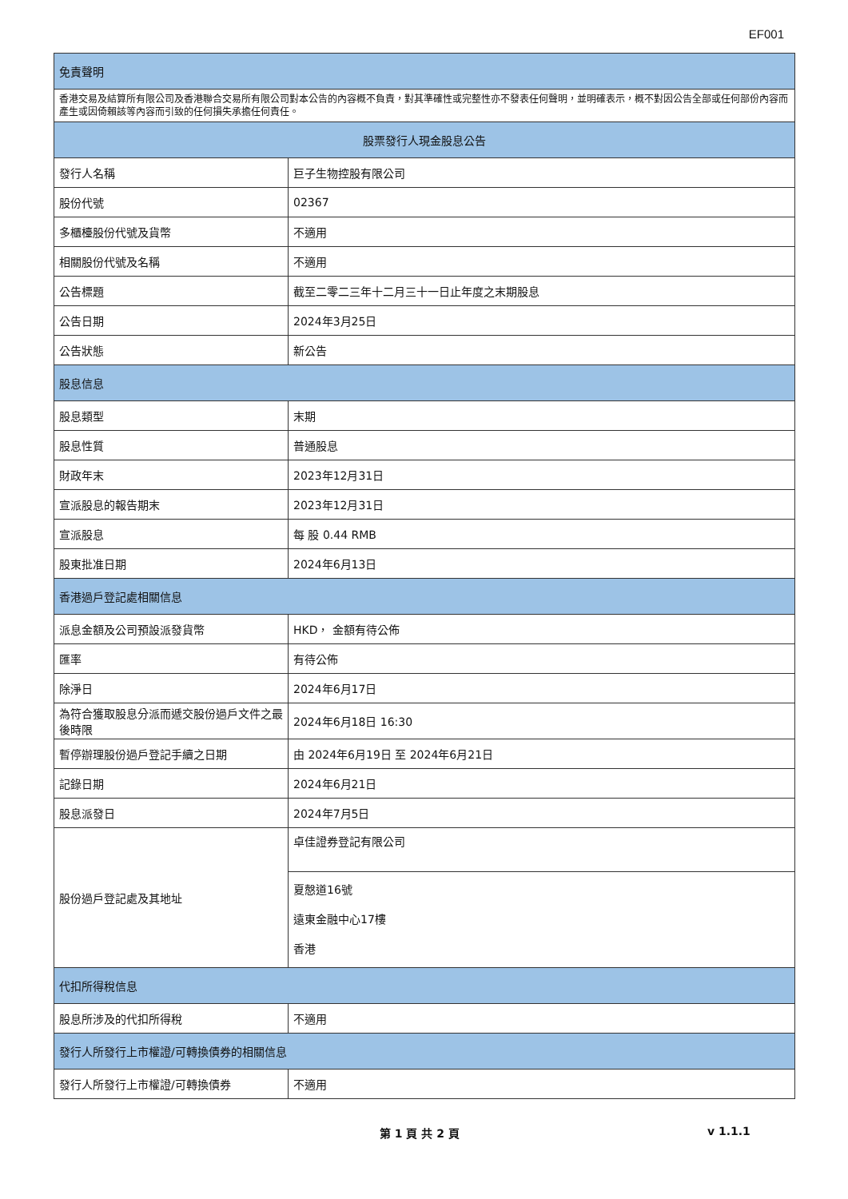EF001
| 免責聲明 | |
| 香港交易及結算所有限公司及香港聯合交易所有限公司對本公告的內容概不負責，對其準確性或完整性亦不發表任何聲明，並明確表示，概不對因公告全部或任何部份內容而產生或因倚賴該等內容而引致的任何損失承擔任何責任。 | |
| 股票發行人現金股息公告 | |
| 發行人名稱 | 巨子生物控股有限公司 |
| 股份代號 | 02367 |
| 多櫃檯股份代號及貨幣 | 不適用 |
| 相關股份代號及名稱 | 不適用 |
| 公告標題 | 截至二零二三年十二月三十一日止年度之末期股息 |
| 公告日期 | 2024年3月25日 |
| 公告狀態 | 新公告 |
| 股息信息 | |
| 股息類型 | 末期 |
| 股息性質 | 普通股息 |
| 財政年末 | 2023年12月31日 |
| 宣派股息的報告期末 | 2023年12月31日 |
| 宣派股息 | 每 股 0.44 RMB |
| 股東批准日期 | 2024年6月13日 |
| 香港過戶登記處相關信息 | |
| 派息金額及公司預設派發貨幣 | HKD， 金額有待公佈 |
| 匯率 | 有待公佈 |
| 除淨日 | 2024年6月17日 |
| 為符合獲取股息分派而遞交股份過戶文件之最後時限 | 2024年6月18日 16:30 |
| 暫停辦理股份過戶登記手續之日期 | 由 2024年6月19日 至 2024年6月21日 |
| 記錄日期 | 2024年6月21日 |
| 股息派發日 | 2024年7月5日 |
| 股份過戶登記處及其地址 | 卓佳證券登記有限公司 |
| | 夏慤道16號 遠東金融中心17樓 香港 |
| 代扣所得稅信息 | |
| 股息所涉及的代扣所得稅 | 不適用 |
| 發行人所發行上市權證/可轉換債券的相關信息 | |
| 發行人所發行上市權證/可轉換債券 | 不適用 |
第 1 頁 共 2 頁 v 1.1.1